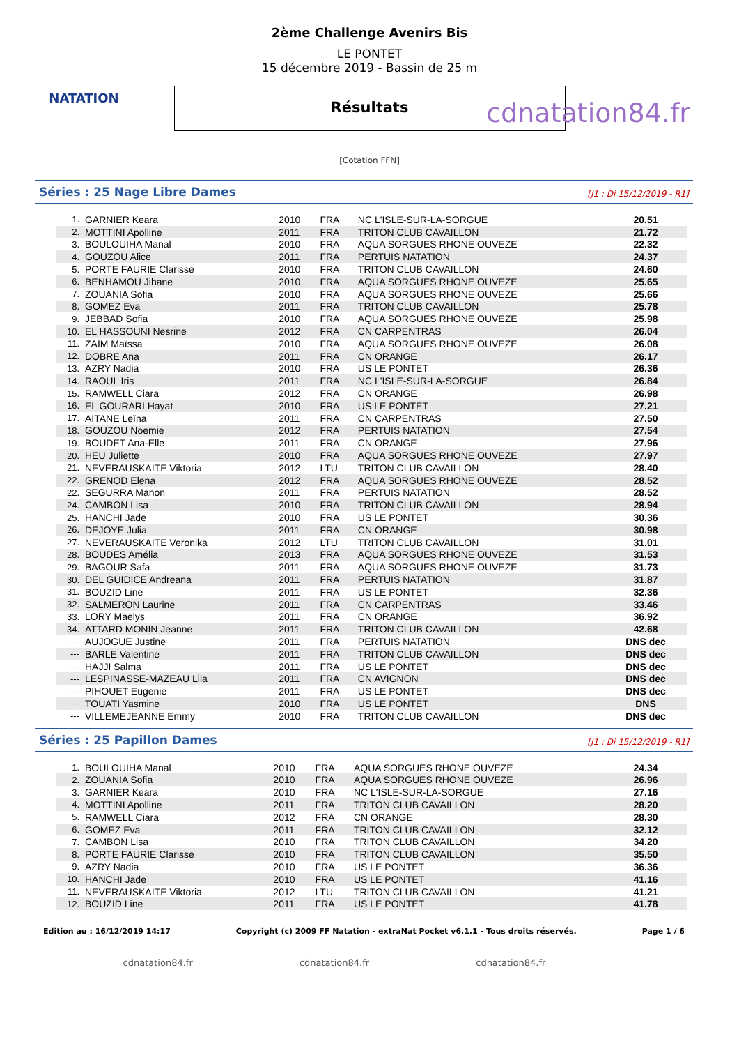NATATION
2ème Challenge Avenirs Bis
LE PONTET
15 décembre 2019 - Bassin de 25 m
Résultats
cdnatation84.fr
[Cotation FFN]
Séries : 25 Nage Libre Dames [J1 : Di 15/12/2019 - R1]
| 1. | GARNIER Keara | 2010 | FRA | NC L'ISLE-SUR-LA-SORGUE | 20.51 |
| 2. | MOTTINI Apolline | 2011 | FRA | TRITON CLUB CAVAILLON | 21.72 |
| 3. | BOULOUIHA Manal | 2010 | FRA | AQUA SORGUES RHONE OUVEZE | 22.32 |
| 4. | GOUZOU Alice | 2011 | FRA | PERTUIS NATATION | 24.37 |
| 5. | PORTE FAURIE Clarisse | 2010 | FRA | TRITON CLUB CAVAILLON | 24.60 |
| 6. | BENHAMOU Jihane | 2010 | FRA | AQUA SORGUES RHONE OUVEZE | 25.65 |
| 7. | ZOUANIA Sofia | 2010 | FRA | AQUA SORGUES RHONE OUVEZE | 25.66 |
| 8. | GOMEZ Eva | 2011 | FRA | TRITON CLUB CAVAILLON | 25.78 |
| 9. | JEBBAD Sofia | 2010 | FRA | AQUA SORGUES RHONE OUVEZE | 25.98 |
| 10. | EL HASSOUNI Nesrine | 2012 | FRA | CN CARPENTRAS | 26.04 |
| 11. | ZAÏM Maïssa | 2010 | FRA | AQUA SORGUES RHONE OUVEZE | 26.08 |
| 12. | DOBRE Ana | 2011 | FRA | CN ORANGE | 26.17 |
| 13. | AZRY Nadia | 2010 | FRA | US LE PONTET | 26.36 |
| 14. | RAOUL Iris | 2011 | FRA | NC L'ISLE-SUR-LA-SORGUE | 26.84 |
| 15. | RAMWELL Ciara | 2012 | FRA | CN ORANGE | 26.98 |
| 16. | EL GOURARI Hayat | 2010 | FRA | US LE PONTET | 27.21 |
| 17. | AITANE Leïna | 2011 | FRA | CN CARPENTRAS | 27.50 |
| 18. | GOUZOU Noemie | 2012 | FRA | PERTUIS NATATION | 27.54 |
| 19. | BOUDET Ana-Elle | 2011 | FRA | CN ORANGE | 27.96 |
| 20. | HEU Juliette | 2010 | FRA | AQUA SORGUES RHONE OUVEZE | 27.97 |
| 21. | NEVERAUSKAITE Viktoria | 2012 | LTU | TRITON CLUB CAVAILLON | 28.40 |
| 22. | GRENOD Elena | 2012 | FRA | AQUA SORGUES RHONE OUVEZE | 28.52 |
| 22. | SEGURRA Manon | 2011 | FRA | PERTUIS NATATION | 28.52 |
| 24. | CAMBON Lisa | 2010 | FRA | TRITON CLUB CAVAILLON | 28.94 |
| 25. | HANCHI Jade | 2010 | FRA | US LE PONTET | 30.36 |
| 26. | DEJOYE Julia | 2011 | FRA | CN ORANGE | 30.98 |
| 27. | NEVERAUSKAITE Veronika | 2012 | LTU | TRITON CLUB CAVAILLON | 31.01 |
| 28. | BOUDES Amélia | 2013 | FRA | AQUA SORGUES RHONE OUVEZE | 31.53 |
| 29. | BAGOUR Safa | 2011 | FRA | AQUA SORGUES RHONE OUVEZE | 31.73 |
| 30. | DEL GUIDICE Andreana | 2011 | FRA | PERTUIS NATATION | 31.87 |
| 31. | BOUZID Line | 2011 | FRA | US LE PONTET | 32.36 |
| 32. | SALMERON Laurine | 2011 | FRA | CN CARPENTRAS | 33.46 |
| 33. | LORY Maelys | 2011 | FRA | CN ORANGE | 36.92 |
| 34. | ATTARD MONIN Jeanne | 2011 | FRA | TRITON CLUB CAVAILLON | 42.68 |
| --- | AUJOGUE Justine | 2011 | FRA | PERTUIS NATATION | DNS dec |
| --- | BARLE Valentine | 2011 | FRA | TRITON CLUB CAVAILLON | DNS dec |
| --- | HAJJI Salma | 2011 | FRA | US LE PONTET | DNS dec |
| --- | LESPINASSE-MAZEAU Lila | 2011 | FRA | CN AVIGNON | DNS dec |
| --- | PIHOUET Eugenie | 2011 | FRA | US LE PONTET | DNS dec |
| --- | TOUATI Yasmine | 2010 | FRA | US LE PONTET | DNS |
| --- | VILLEMEJEANNE Emmy | 2010 | FRA | TRITON CLUB CAVAILLON | DNS dec |
Séries : 25 Papillon Dames [J1 : Di 15/12/2019 - R1]
| 1. | BOULOUIHA Manal | 2010 | FRA | AQUA SORGUES RHONE OUVEZE | 24.34 |
| 2. | ZOUANIA Sofia | 2010 | FRA | AQUA SORGUES RHONE OUVEZE | 26.96 |
| 3. | GARNIER Keara | 2010 | FRA | NC L'ISLE-SUR-LA-SORGUE | 27.16 |
| 4. | MOTTINI Apolline | 2011 | FRA | TRITON CLUB CAVAILLON | 28.20 |
| 5. | RAMWELL Ciara | 2012 | FRA | CN ORANGE | 28.30 |
| 6. | GOMEZ Eva | 2011 | FRA | TRITON CLUB CAVAILLON | 32.12 |
| 7. | CAMBON Lisa | 2010 | FRA | TRITON CLUB CAVAILLON | 34.20 |
| 8. | PORTE FAURIE Clarisse | 2010 | FRA | TRITON CLUB CAVAILLON | 35.50 |
| 9. | AZRY Nadia | 2010 | FRA | US LE PONTET | 36.36 |
| 10. | HANCHI Jade | 2010 | FRA | US LE PONTET | 41.16 |
| 11. | NEVERAUSKAITE Viktoria | 2012 | LTU | TRITON CLUB CAVAILLON | 41.21 |
| 12. | BOUZID Line | 2011 | FRA | US LE PONTET | 41.78 |
Edition au : 16/12/2019 14:17 Copyright (c) 2009 FF Natation - extraNat Pocket v6.1.1 - Tous droits réservés. Page 1 / 6
cdnatation84.fr cdnatation84.fr cdnatation84.fr